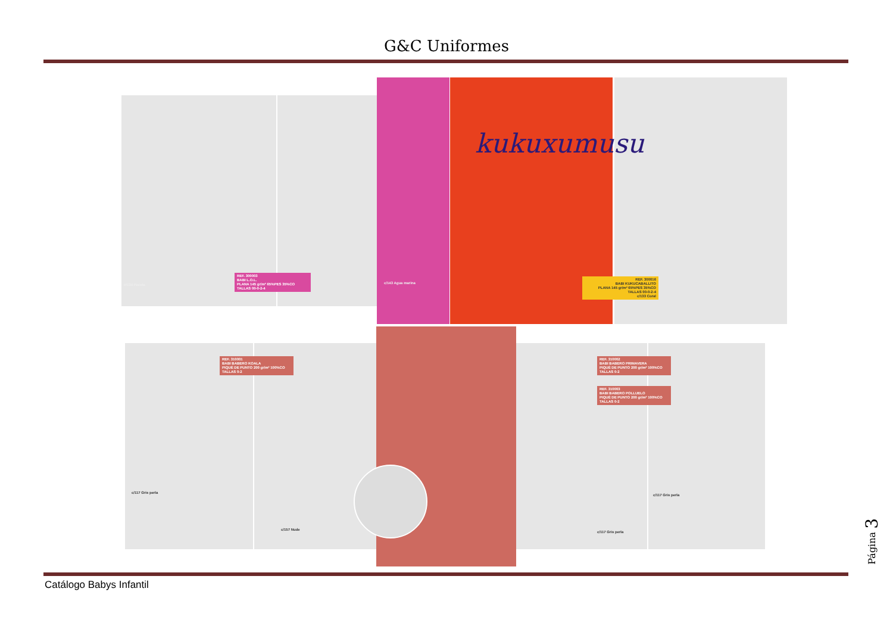G&C Uniformes
kukuxumusu
REF. 300003
BABI L.O.L.
PLANA 145 gr/m² 65%PES 35%CO
TALLAS 00-0-2-4
c/134 Fucsia c/143 Agua marina
REF. 300016
BABI KUKUCABALLITO
PLANA 145 gr/m² 65%PES 35%CO
TALLAS 00-0-2-4
c/133 Coral
REF. 310001
BABI BABERO KOALA
PIQUÉ DE PUNTO 200 gr/m² 100%CO
TALLAS 0-2
c/117 Gris perla
c/157 Nude
REF. 310002
BABI BABERO PRIMAVERA
PIQUÉ DE PUNTO 200 gr/m² 100%CO
TALLAS 0-2
REF. 310003
BABI BABERO POLLUELO
PIQUÉ DE PUNTO 200 gr/m² 100%CO
TALLAS 0-2
c/117 Gris perla
c/117 Gris perla
Página 3
Catálogo Babys Infantil